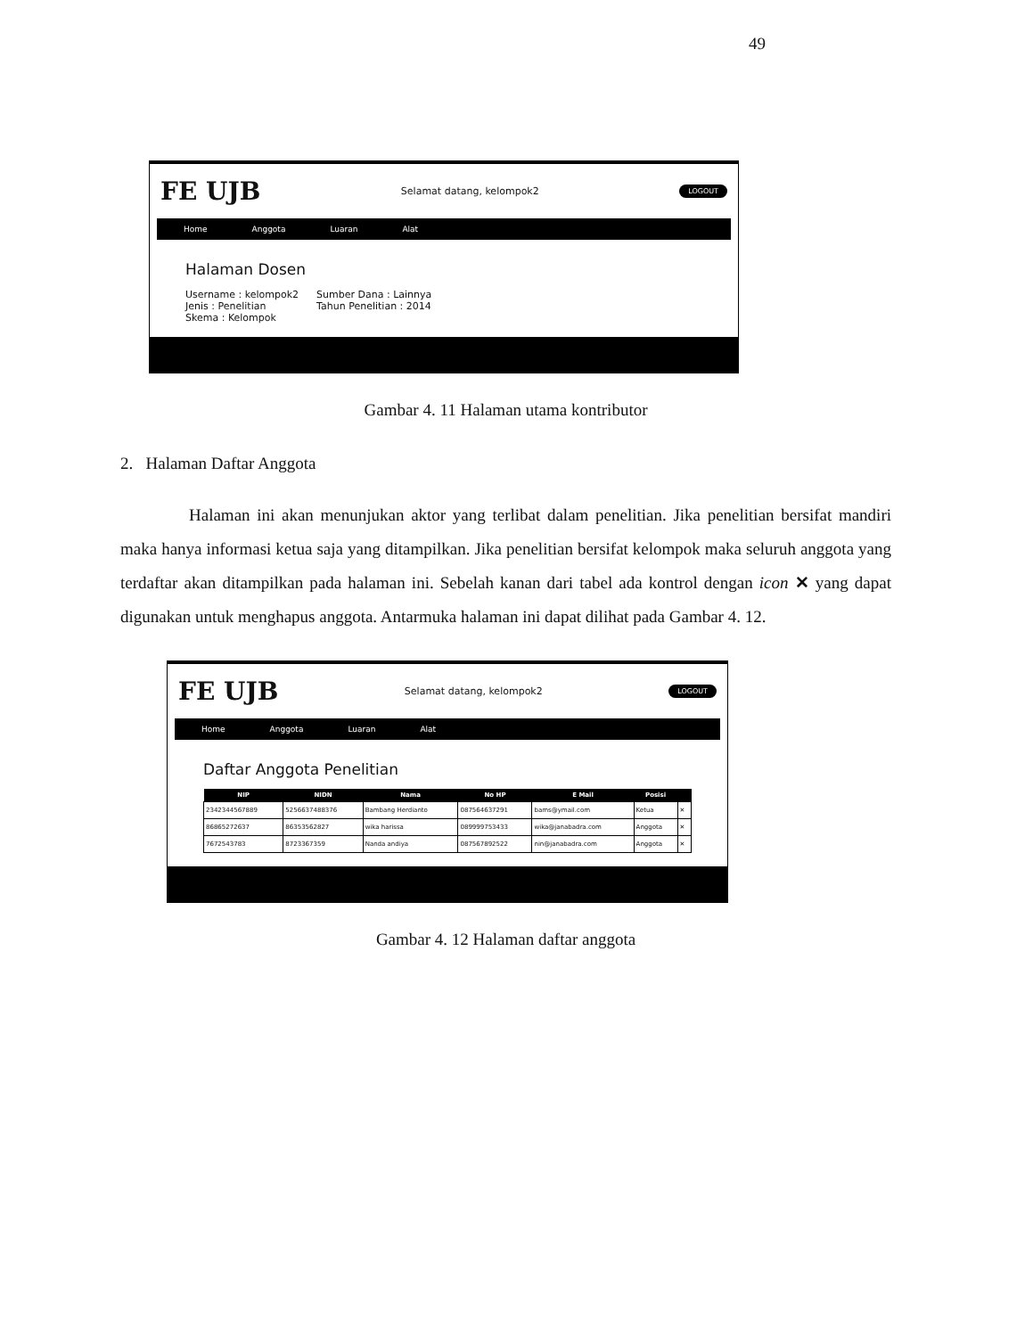49
FE UJB Selamat datang, kelompok2 LOGOUT
Home Anggota Luaran Alat
Halaman Dosen
Username : kelompok2
Jenis : Penelitian
Skema : Kelompok
Sumber Dana : Lainnya
Tahun Penelitian : 2014
Gambar 4. 11 Halaman utama kontributor
2. Halaman Daftar Anggota
Halaman ini akan menunjukan aktor yang terlibat dalam penelitian. Jika penelitian bersifat mandiri maka hanya informasi ketua saja yang ditampilkan. Jika penelitian bersifat kelompok maka seluruh anggota yang terdaftar akan ditampilkan pada halaman ini. Sebelah kanan dari tabel ada kontrol dengan icon ✕ yang dapat digunakan untuk menghapus anggota. Antarmuka halaman ini dapat dilihat pada Gambar 4. 12.
FE UJB Selamat datang, kelompok2 LOGOUT
Home Anggota Luaran Alat
Daftar Anggota Penelitian
| NIP | NIDN | Nama | No HP | E Mail | Posisi | |
| --- | --- | --- | --- | --- | --- | --- |
| 2342344567889 | 5256637488376 | Bambang Herdianto | 087564637291 | bams@ymail.com | Ketua | ✕ |
| 86865272637 | 86353562827 | wika harissa | 089999753433 | wika@janabadra.com | Anggota | ✕ |
| 7672543783 | 8723367359 | Nanda andiya | 087567892522 | nin@janabadra.com | Anggota | ✕ |
Gambar 4. 12 Halaman daftar anggota